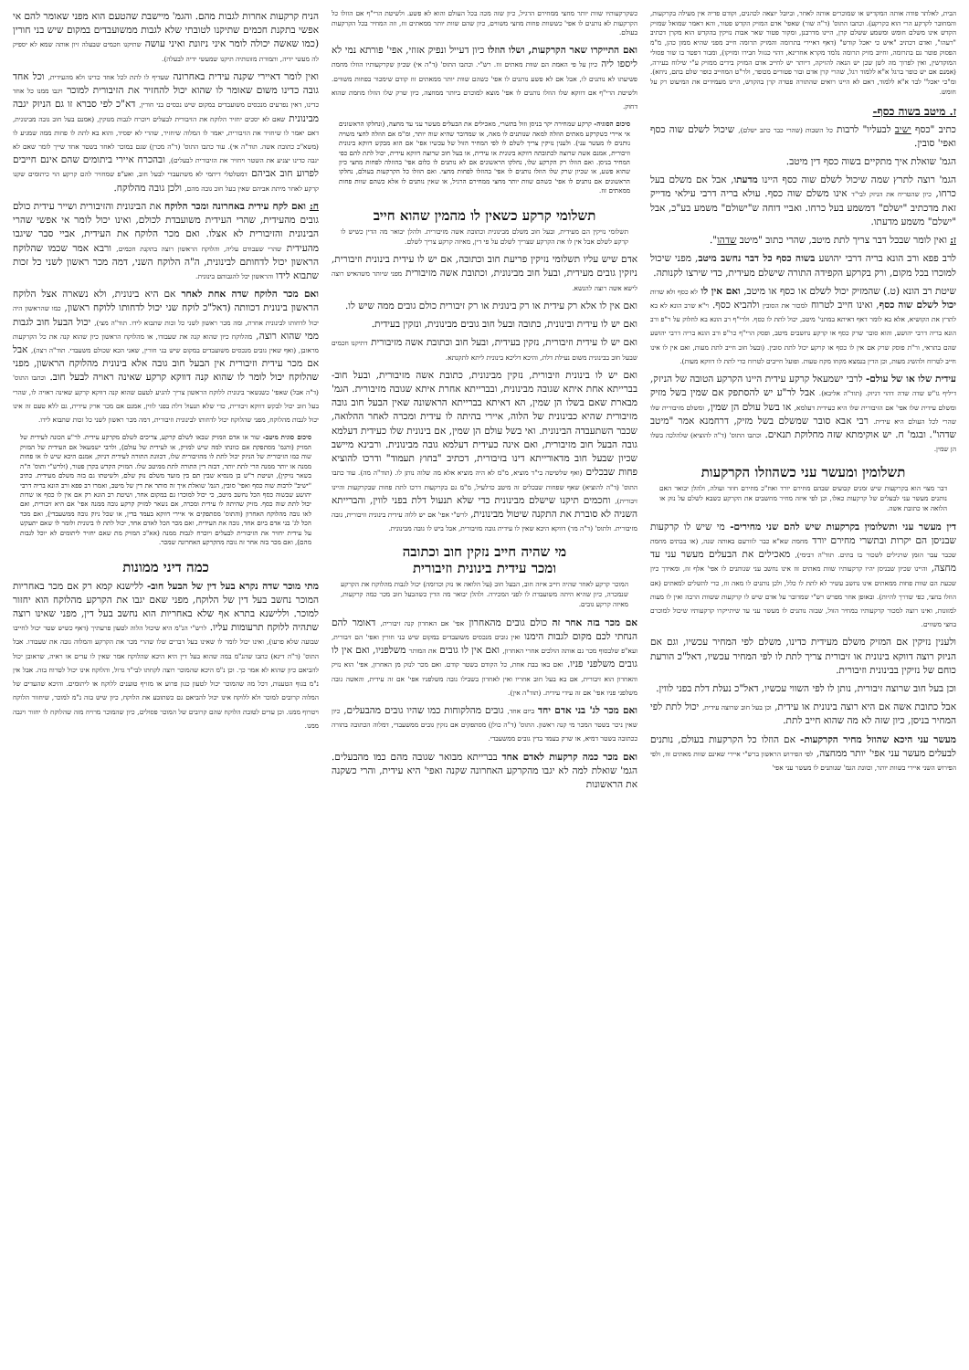הבית, לאלתר פודה אותה המקדיש או שמוכרים אותה לאחר, וביובל יוצאה לכהנים, וקודם פדיה אין מעילה בקרקעות, והמחובר לקרקע הרי הוא כקרקע). וכתבו התוס' (ד"ה שור) שאפי' אדם המזיק הקדש פטור, והא דאמר שמואל שמזיק הקדש אינו משלם חומש ומשמע ששלם קרן, היינו מדרבנן, ומקור פטור שאר אבות נזיקין בהקדש הוא מקרן דכתיב "רעהו", ואדם דכתיב "איש כי יאכל קודש" (דאף דאיירי בתרומה והמזיק תרומה חייב מפני שהיא ממון כהן, מ"מ הפסוק פוטר גם בתרומה, וחיוב מזיק תרומה נלמד מקרא אחרינא, דהוי כגזול חבירו ומזיקו), ומבור דפטר בו שור פסולי המוקדשין, ואין לפרוך מה לשן שכן יש הנאה להזיקה, דיותר יש לחייב אדם המזיק בידים ממזיק ע"י שילוח בעירה, (אמנם אם יש כופר ברגל א"א ללמוד רגל, שהרי קרן אדם ובור פטורים מכופר, ולר"ט המחייב כופר שלם בתם, ניחא). ומ"כי יאכל" לבד א"א ללמוד, דאם לא היינו רואים שהתורה פטרה קרן בהקדש, היינו מעמידים את המיעוט רק על חומש.
ז. מיטב בשוה כסף-
כתיב "כסף ישיב לבעליו" לרבות כל השבות (שהרי כבר כתב ישלם), שיכול לשלם שוה כסף ואפי' סובין.
הגמ' שואלת איך מתקיים בשוה כסף דין מיטב.
הגמ' רוצה לתרץ שמה שיכול לשלם שוה כסף היינו מדעתו, אבל אם משלם בעל כרחו, כיון שהטריח את הניזק לבי"ד אינו משלם שוה כסף. עולא בריה דרבי עילאי מדייק זאת מדכתיב "ישלם" דמשמע בעל כרחו. ואביי דוחה ש"ישולם" משמע בע"כ, אבל "ישלם" משמע מדעתו.
ז: ואין לומר שבכל דבר צריך לתת מיטב, שהרי כתוב "מיטב שדהו".
לרב פפא ורב הונא בריה דרבי יהושע בשוה כסף כל דבר נחשב מיטב, מפני שיכול למוכרו בכל מקום, ורק בקרקע הקפידה התורה שישלם מעידית, כדי שירצו לקנותה.
שיטת רב הונא (ט.) שהמזיק יכול לשלם או כסף או מיטב, ואם אין לו לא כסף ולא שדות יכול לשלם שוה כסף, ואינו חייב לטרוח למכור את הסובין ולהביא כסף. וי"א שרב הונא לא בא לתרץ את הקושיא, אלא בא לומר דאף דאיתא במתני' מיטב, יכול לתת לו כסף. ולרי"ף רב הונא בא לחלוק על ר"פ ורב הונא בריה דרבי יהושע, והוא סובר שרק כסף או קרקע נחשבים מיטב, ופסק הרי"ף כר"פ ורב הונא בריה דרבי יהושע שהם בתראי, ור"ת פוסק שרק אם אין לו כסף או קרקע יכול לתת סובין. (ובעל חוב חייב לתת מעות, ואם אין לו אינו חייב לטרוח ולהשיג מעות, וכן הדין בנמצא מקחו מקח טעות. ופועל חייבים לטרוח כדי לתת לו דווקא מעות).
עידית שלו או של עולם- לרבי ישמעאל קרקע עידית היינו הקרקע הטובה של הניזק, דיליף גז"ש שדה שדה דהוי דניזק. (תוד"ה אליבא). אבל לר"ע יש להסתפק אם שמין בשל מזיק ומשלם עידית שלו אפי' אם הזיבורית שלו היא כעידית דעלמא, או בשל עולם הן שמין, ומשלם מזיבורית שלו שהרי לכל העולם היא עידית. רבי אבא סובר שמשלם בשל מזיק, דרחמנא אמר "מיטב שדהו". ובגמ' ח. יש אוקימתא שזה מחלוקת תנאים. וכתבו התוס' (ד"ה להוציא) שלהלכה בשלו הן שמין.
תשלומין ומעשר עני כשהוזלו הקרקעות
דבר מצוי הוא בקרקעות שיש זמנים קבועים שבהם מחירם יורד ואח"כ מחירם חוזר ועולה, ולהלן יבואר האם נותנים מעשר עני לבעלים של קרקעות כאלו, וכן לפי איזה מחיר מחשבים את הקרקע כשבא לשלם על נזק או הלואה או כתובת אשה.
דין מעשר עני ותשלומין בקרקעות שיש להם שני מחירים- מי שיש לו קרקעות שבניסן הם יקרות ובתשרי מחירם יורד מחמת שא"א כבר לזורעם באותה שנה, (או בבתים מחמת שכבר עבר הזמן שרגילים לשכור בו בתים. תוד"ה דבימי), מאכילים את הבעלים מעשר עני עד מחצה, והיינו שכיון שבניסן יהיו קרקעותיו שוות מאתים זוז אינו נחשב עני שנותנים לו אפי' אלף זוז, ומאידך כיון שכעת הם שוות פחות ממאתים אינו נחשב עשיר לא לתת לו כלל, ולכן נותנים לו מאה זוז, כדי להשלים למאתים (אם הוזלו בחצי, כפי שדרך להיות). ובאופן אחר מפרש רש"י שמדובר על אדם שיש לו קרקעות ששוות הרבה ואין לו מעות למזונות, ואינו רוצה למכור קרקעותיו במחיר הזול, שבזה נותנים לו מעשר עני עד שיתייקרו קרקעותיו שיכול למוכרם בחצי משווים.
ולענין נזיקין אם המזיק משלם מעידית כדינו, משלם לפי המחיר עכשיו, וגם אם הניזק רוצה דווקא בינונית או זיבורית צריך לתת לו לפי המחיר עכשיו, דאל"כ הורעת כוחם של נזיקין בבינונית וזיבורית.
וכן בעל חוב שרוצה זיבורית, נותן לו לפי השווי עכשיו, דאל"כ נעלת דלת בפני לווין.
אבל כתובת אשה אם היא רוצה בינונית או עידית, וכן בעל חוב שרוצה עידית, יכול לתת לפי המחיר בניסן, כיון שזה לא מה שהוא חייב לתת.
מעשר עני היכא שהוזל מחיר הקרקעות- אם הוזלו כל הקרקעות בעולם, נותנים לבעלים מעשר עני אפי' יותר ממחצה, לפי הפירוש הראשון ברש"י איירי שאינם שוות מאתים זוז, ולפי הפירוש השני איירי בשוות יותר, וכוונת הגמ' שנותנים לו מעשר עני אפי'
כשקרקעותיו שוות יותר מחצי ממחירם הרגיל, כיון שזה מכה בכל העולם והוא לא פשע. ולשיטת הרי"ף אם הוזלו כל הקרקעות לא נותנים לו אפי' כששוות פחות מחצי משווים, כיון שהם שוות יותר ממאתים זוז, וזה המחיר בכל הקרקעות בעולם.
ואם התייקרו שאר הקרקעות, ושלו הוזלו כיון דעייל ונפיק אזוזי, אפי' פורתא נמי לא ליספו ליה כיון על פי האמת הם שוות מאתים זוז. רש"י. וכתבו התוס' (ד"ה אי) שכיון שקרקעותיו הוזלו מחמת פשיעתו לא נותנים לו, אבל אם לא פשע נותנים לו אפי' כשהם שוות יותר ממאתים זוז קודם שימכור בפחות משווים. ולשיטת הרי"ף אם דווקא שלו הוזלו נותנים לו אפי' מוצא למוכרם ביותר ממחצה, כיון שרק שלו הוזלו מחמת שהוא דחוק.
סיכום הסוגיה- קרקע שמחירה יקר בניסן וזול בתשרי, מאכילים את הבעלים מעשר עני עד מחצה, (ונחלקו הראשונים אי איירי כשקרקע מאתים הוזלה למאה שנותנים לו מאה, או שמדובר שהיא שוה יותר, ומ"מ אם הוזלה לחצי משויה נותנים לו מעשר עני). ולענין נזיקין צריך לשלם לו לפי המחיר הזול של עכשיו אפי' אם הוא מבקש דווקא בינונית וזיבורית, אמנם אשה שרוצה לכתובתה דווקא בינונית או עידית, או בעל חוב שרוצה דווקא עידית, יכול לתת להם כפי המחיר בניסן. ואם הוזלו רק הקרקע שלו, נחלקו הראשונים אם לא נותנים לו כלום אפי' בהוזלה לפחות מחצי כיון שהוא פשע, או שכיון שרק שלו הוזלו נותנים לו אפי' בהוזלו לפחות מחצי. ואם הוזלו כל הקרקעות בעולם, נחלקו הראשונים אם נותנים לו אפי' כשהם שוות יותר מחצי ממחירם הרגיל, או שאין נותנים לו אלא כשהם שוות פחות ממאתים זוז.
תשלומי קרקע כשאין לו מהמין שהוא חייב
תשלומי נזיקין הם מעידית, ובעל חוב משלם מבינונית וכתובת אשה מזיבורית. ולהלן יבואר מה הדין כשיש לו קרקע לשלם אבל אין לו את הקרקע שצריך לשלם על פי דין, מאיזה קרקע צריך לשלם.
אדם שיש עליו תשלומי נזיקין פריעת חוב וכתובה, אם יש לו עידית בינונית וזיבורית, ניזקין גובים מעידית, ובעל חוב מבינונית, וכתובת אשה מזיבורית מפני שיותר משהאיש רוצה לישא אשה רוצה להנשא.
ואם אין לו אלא רק עידית או רק בינונית או רק זיבורית כולם גובים ממה שיש לו.
ואם יש לו עידית ובינונית, כתובה ובעל חוב גובים מבינונית, ונזקין בעידית.
ואם יש לו עידית וזיבורית, נזקין בעידית, ובעל חוב וכתובת אשה מזיבורית דתיקנו חכמים שבעל חוב בבינונית משום נעילת דלת, והיכא דליכא בינונית ליתא לתקנתא.
ואם יש לו בינונית וזיבורית, נזקין מבינונית, כתובת אשה מזיבורית, ובעל חוב- בברייתא אחת איתא שגובה מבינונית, ובברייתא אחרת איתא שגובה מזיבורית. הגמ' מבארת שאם בשלו הן שמין, הא דאיתא בברייתא הראשונה שאין הבעל חוב גובה מזיבורית שהיא כבינונית של הלוה, איירי בהיתה לו עידית ומכרה לאחר ההלואה, שכבר השתעבדה הבינונית. ואי בשל עולם הן שמין, אם בינונית שלו כעידית דעלמא גובה הבעל חוב מזיבורית, ואם אינה כעידית דעלמא גובה מבינונית. ורבינא מיישב שכיון שבעל חוב מדאורייתא דינו בזיבורית, דכתיב "בחוץ תעמוד" ודרכו להוציא פחות שבכלים (ואף שלשיטה בי"ד מוציא, מ"מ לא היה מוציא אלא מה שלוה נותן לו. (תוד"ה מה). עוד כתבו התוס' (ד"ה להוציא) שאף שפחות שבכלים זה מיטב כדלעיל, מ"מ גם בקרקעות דרכו לתת פחות שבקרקעות והיינו זיבורית), וחכמים תיקנו שישלם מבינונית כדי שלא תנעול דלת בפני לווין, והברייתא השניה לא סוברת את התקנה שיטול מבינונית, לרש"י אפי' אם יש ללוה עידית בינונית וזיבורית, גובה מזיבורית. ולתוס' (ד"ה מר) דווקא היכא שאין לו עידית גובה מזיבורית, אבל ביש לו גובה מבינונית.
מי שהיה חייב נזקין חוב וכתובה
ומכר עידית בינונית וזיבורית
המוכר קרקע לאחר שהיה חייב איזה חוב, הבעל חוב (על הלואה או נזק וכדומה) יכול לגבות מהלוקח את הקרקע שנמכרה, כיון שהיא היתה משועבדת לו לפני המכירה. ולהלן יבואר מה הדין כשהבעל חוב מכר כמה קרקעות, מאיזה קרקע גובים.
אם מכר בזה אחר זה כולם גובים מהאחרון אפי' אם האחרון קנה זיבורית, דאומר להם הנחתי לכם מקום לגבות הימנו ואין גובים מנכסים משועבדים במקום שיש בני חורין ואפי' הם זיבורית, ועא"פ שלבסוף מכר גם אותה הולכים אחרי האחרון, ואם אין לו גובים את המותר משלפניו, ואם אין לו גובים משלפני פניו. ואם באו בבת אחת, כל הקודם בשטר קודם. ואם מכר לנזק מן האחרון, אפי' הוא נזיק והאחרון הוא זיבורית, אם בא בעל חוב אחריו ואין לאחרון בשבילו גובה משלפניו אפי' אם זה עידית, והאשה גובה משלפני פניו אפי' אם זה עידי עידית. (תוד"ה אין).
ואם מכר לג' בני אדם יחד ביום אחד, גובים מהלקוחות כמו שהיו גובים מהבעלים, כיון שאין ניכר בשטר המכר מי קנה ראשון. התוס' (ד"ה כולן) מסתפקים אם נזקין גובים ממשעבדי, דמלוה הכתובה בתורה ככתובה בשטר דמיא, או שרק בעמד בדין גובים ממשעבדי.
ואם מכר כמה קרקעות לאדם אחד בברייתא מבואר שגובה מהם כמו מהבעלים. הגמ' שואלת למה לא יגבו מהקרקע האחרונה שקנה ואפי' היא עידית, והרי כשקנה את הראשונות
הניח קרקעות אחרות לגבות מהם. והגמ' מיישבת שהטעם הוא מפני שאומר להם אי אפשי בתקנת חכמים שתיקנו לטובתי שלא לגבות ממשועבדים במקום שיש בני חורין (כמו שאשה יכולה לומר איני ניזונת ואיני עושה שתיקנו חכמים שבעלה זיון אותה שמא לא יספיק לה מעשי ידיה, ותמורת מזונותיה תיקנו שמעשי ידיה לבעלה).
ואין לומר דאיירי שקנה עידית באחרונה שעדיף לו לתת לכל אחד כדינו ולא מהעידית, וכל אחד גובה כדינו משום שאומר לו שהוא יכול להחזיר את הזיבורית למוכר ויגבו ממנו כל אחד כדינו, דאין נפרעים מנכסים משועבדים במקום שיש נכסים בני חורין, דא"כ לפי סברא זו גם הניזק יגבה מבינונית שאם לא יסכים יחזיר הלוקח את הזיבורית לבעלים ויוכרח לגבות מנזקין, (אמנם בעל חוב גובה מבינונית, דאם יאמר לו שיחזיר את הזיבורית, יאמר לו המלוה שיחזיר, שהרי לא יפסיד, והוא בא לתת לו פחות ממה שמגיע לו (משא"כ כתובת אשה. תוד"ה אי). עוד כתבו התוס' (ד"ה מכרן) שגם במוכר לאחד בשטר אחד שייך לומר שאם לא יגבה כדינו יצניע את השטר ויחזיר את הזיבורית לבעלים), ובהכרח איירי ביתומים שהם אינם חייבים לפרוע חוב אביהם דמטלטלי דיתמי לא משתעבדי לבעל חוב, ואע"פ שמחזיר להם קרקע הוי כיתומים שקנו קרקע לאחר מיתת אביהם שאין בעל חוב גובה מהם, ולכן גובה מהלוקח.
ח: ואם לקח עידית באחרונה ומכר הלוקח את הבינונית והזיבורית ושייר עידית כולם גובים מהעידית, שהרי העידית משועבדת לכולם, ואינו יכול לומר אי אפשי שהרי הבינונית והזיבורית לא אצלו. ואם מכר הלוקח את העידית, אביי סבר שיגבו מהעידית שהרי שעבודם עליה, והלוקח הראשון רוצה בתקנת חכמים, ורבא אמר שכמו שהלוקח הראשון יכול לדחותם לבינונית, ה"ה הלוקח השני, דמה מכר ראשון לשני כל זכות שתבוא לידו והראשון יכל להגבותם בינונית.
ואם מכר הלוקח שדה אחת לאחר אם היא בינונית, ולא נשארה אצל הלוקח הראשון בינונית דכוותה (דאל"כ לוקח שני יכול לדחותו ללוקח ראשון, כמו שהראשון היה יכול לדחותו לבינונית אחרת, ומה מכר ראשון לשני כל זכות שתבוא לידו. תוד"ה מצי), יכול הבעל חוב לגבות ממי שהוא רוצה, מהלוקח כיון שהוא קנה את שעבודו, או מהלוקח הראשון כיון שהוא קנה את כל הקרקעות מראובן, (ואף שאין גובים מנכסים משועבדים במקום שיש בני חורין, שאני הכא שכולם משעבדי. תוד"ה רצה), אבל אם מכר עידית וזיבורית אין הבעל חוב גובה אלא בינונית מהלוקח הראשון, מפני שהלוקח יכול לומר לו שהוא קנה דווקא קרקע שאינה ראויה לבעל חוב. וכתבו התוס' (ד"ה אבל) שאפי' כשנשאר בינונית ללוקח הראשון צריך להגיע לטעם שהוא קנה דווקא קרקע שאינה ראויה לו, שהרי בעל חוב יכול לבקש דווקא זיבורית, כדי שלא תנעול דלת בפני לווין, אמנם אם מכר ארק עידית, גם ללא טעם זה אינו יכול לגבות מהלוקח, מפני שהלוקח יכול לדחותו לבינונית וזיבורית, דמה מכר ראשון לשני כל זכות שתבוא לידו.
סיכום סוגית מיטב- שור או אדם המזיק שבאו לשלם קרקע, צריכים לשלם מקרקע עידית. לר"ע הכונה לעידית של המזיק (והגמ' מסתפקת אם כוונתו למה שיש למזיק, או לעידית של עולם), ולרבי ישמעאל אם העידית של המזיק שוה כמו הזיבורית של הניזק יכול לתת לו מהזיבורית שלו, דכוונת התורה לעידית דניזק, אמנם היכא שיש לו או פחות ממנה או יותר ממנה הרי לתת יותר, דבזה דין התורה לתת ממיטב שלו. המזיק הקדש בקרן פטור, (ולרש"י ותוס' ה"ה בשאר נזיקין), ושיטת ר"ש בן מנסיא שבין תם בין מועד משלם נזק שלם, ולשיטתו גם בזה משלם מעידית. כתיב "ישיב" לרבות שוה כסף ואפי' סובין, הגמ' שואלת איך זה סותר את דין של מיטב, ואמרו רב פפא ורב הונא בריה דרבי יהושע שבשוה כסף הכל נחשב מיטב, כי יכול למוכרו גם במקום אחר, ושיטת רב הונא רק אם אין לו כסף או שדות יכול לתת שוה כסף. מזיק שהיתה לו עידית ומכרה, אם נשאר למזיק קרקע גובה ממנה אפי' אם היא זיבורית, ואם לאו גובה מהלוקח האחרון (והתוס' מסתפקים אי איירי דווקא בעמד בדין, או שכל ניזק גובה ממשעבדי), ואם מכר הכל לג' בני אדם ביום אחד, גובה את העידית, ואם מכר הכל לאדם אחד, יכול לתת לו בינונית ולומר לו שאם יתעקש על עידית יחזיר את הזיבורית לבעלים ויוכרח לגבות ממנה (אא"כ המזיק מת שאם יחזיר ליתומים לא יוכל לגבות מהם), ואם מכר בזה אחר זה גובה מהקרקע האחרונה שמכר.
כמה דיני ממונות
מתי מוכר שדה נקרא בעל דין של הבעל חוב- ללישנא קמא רק אם מכר באחריות המוכר נחשב בעל דין של הלוקח, מפני שאם יגבו את הקרקע מהלוקח הוא יחזור למוכר. וללישנא בתרא אף שלא באחריות הוא נחשב בעל דין, מפני שאינו רוצה שתהיה ללוקח תרעומות עליו. לרש"י הנ"מ היא שיכול הלוה לטעון פרעתיך (דאף כשיש שטר יכול לחייבו שבועה שלא פרעו), ואינו יכול לומר לו שאינו בעל דברים שלו שהרי מכר את הקרקע והמלוה גובה את שעבודו. אבל התוס' (ד"ה דינא) כתבו שהנ"מ במה שהוא בעל דין היא היכא שהלוקח אמר שאין לו עדים או ראיה, שראובן יכול להביאם כיון שהוא לא אמר כך. וכן נ"מ היכא שהמוכר רוצה לקחתו לבי"ד גדול, והלוקח אינו יכול לטרוח בזה. אבל אין נ"מ בגוף הטענות, דכל מה שהמוכר יכול לטעון כגון פרוע או מזויף טוענים ללוקח או ליתומים. והיכא שהעדים של המלוה קרובים למוכר ולא ללוקח אינו יכול להביאם גם כשתובע את הלוקח, כיון שיש בזה נ"מ למוכר, שיחזור הלוקח ויטרוף ממנו. וכן עדים לטובת הלוקח שהם קרובים של המוכר פסולים, כיון שהמוכר מרויח מזה שהלוקח לו יחזור ויגבה ממנו.